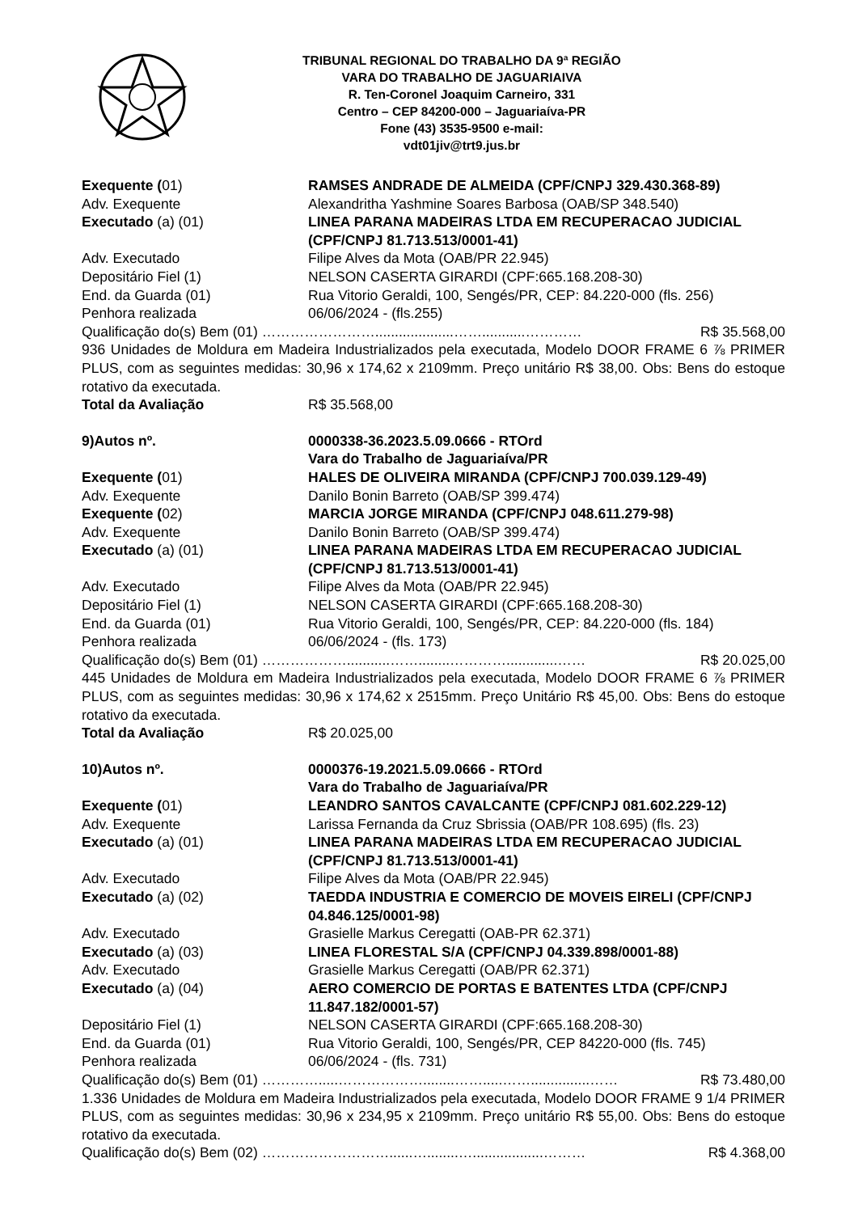TRIBUNAL REGIONAL DO TRABALHO DA 9ª REGIÃO
VARA DO TRABALHO DE JAGUARIAIVA
R. Ten-Coronel Joaquim Carneiro, 331
Centro – CEP 84200-000 – Jaguariaíva-PR
Fone (43) 3535-9500 e-mail:
vdt01jiv@trt9.jus.br
Exequente (01) RAMSES ANDRADE DE ALMEIDA (CPF/CNPJ 329.430.368-89)
Adv. Exequente Alexandritha Yashmine Soares Barbosa (OAB/SP 348.540)
Executado (a) (01) LINEA PARANA MADEIRAS LTDA EM RECUPERACAO JUDICIAL (CPF/CNPJ 81.713.513/0001-41)
Adv. Executado Filipe Alves da Mota (OAB/PR 22.945)
Depositário Fiel (1) NELSON CASERTA GIRARDI (CPF:665.168.208-30)
End. da Guarda (01) Rua Vitorio Geraldi, 100, Sengés/PR, CEP: 84.220-000 (fls. 256)
Penhora realizada 06/06/2024 - (fls.255)
Qualificação do(s) Bem (01) ……………………....................……...........………… R$ 35.568,00
936 Unidades de Moldura em Madeira Industrializados pela executada, Modelo DOOR FRAME 6 ⅞ PRIMER PLUS, com as seguintes medidas: 30,96 x 174,62 x 2109mm. Preço unitário R$ 38,00. Obs: Bens do estoque rotativo da executada.
Total da Avaliação R$ 35.568,00
9)Autos nº. 0000338-36.2023.5.09.0666 - RTOrd
Vara do Trabalho de Jaguariaíva/PR
Exequente (01) HALES DE OLIVEIRA MIRANDA (CPF/CNPJ 700.039.129-49)
Adv. Exequente Danilo Bonin Barreto (OAB/SP 399.474)
Exequente (02) MARCIA JORGE MIRANDA (CPF/CNPJ 048.611.279-98)
Adv. Exequente Danilo Bonin Barreto (OAB/SP 399.474)
Executado (a) (01) LINEA PARANA MADEIRAS LTDA EM RECUPERACAO JUDICIAL (CPF/CNPJ 81.713.513/0001-41)
Adv. Executado Filipe Alves da Mota (OAB/PR 22.945)
Depositário Fiel (1) NELSON CASERTA GIRARDI (CPF:665.168.208-30)
End. da Guarda (01) Rua Vitorio Geraldi, 100, Sengés/PR, CEP: 84.220-000 (fls. 184)
Penhora realizada 06/06/2024 - (fls. 173)
Qualificação do(s) Bem (01) ………………...........……........………….............…… R$ 20.025,00
445 Unidades de Moldura em Madeira Industrializados pela executada, Modelo DOOR FRAME 6 ⅞ PRIMER PLUS, com as seguintes medidas: 30,96 x 174,62 x 2515mm. Preço Unitário R$ 45,00. Obs: Bens do estoque rotativo da executada.
Total da Avaliação R$ 20.025,00
10)Autos nº. 0000376-19.2021.5.09.0666 - RTOrd
Vara do Trabalho de Jaguariaíva/PR
Exequente (01) LEANDRO SANTOS CAVALCANTE (CPF/CNPJ 081.602.229-12)
Adv. Exequente Larissa Fernanda da Cruz Sbrissia (OAB/PR 108.695) (fls. 23)
Executado (a) (01) LINEA PARANA MADEIRAS LTDA EM RECUPERACAO JUDICIAL (CPF/CNPJ 81.713.513/0001-41)
Adv. Executado Filipe Alves da Mota (OAB/PR 22.945)
Executado (a) (02) TAEDDA INDUSTRIA E COMERCIO DE MOVEIS EIRELI (CPF/CNPJ 04.846.125/0001-98)
Adv. Executado Grasielle Markus Ceregatti (OAB-PR 62.371)
Executado (a) (03) LINEA FLORESTAL S/A (CPF/CNPJ 04.339.898/0001-88)
Adv. Executado Grasielle Markus Ceregatti (OAB/PR 62.371)
Executado (a) (04) AERO COMERCIO DE PORTAS E BATENTES LTDA (CPF/CNPJ 11.847.182/0001-57)
Depositário Fiel (1) NELSON CASERTA GIRARDI (CPF:665.168.208-30)
End. da Guarda (01) Rua Vitorio Geraldi, 100, Sengés/PR, CEP 84220-000 (fls. 745)
Penhora realizada 06/06/2024 - (fls. 731)
Qualificação do(s) Bem (01) ………….....………………........…….....……...............…… R$ 73.480,00
1.336 Unidades de Moldura em Madeira Industrializados pela executada, Modelo DOOR FRAME 9 1/4 PRIMER PLUS, com as seguintes medidas: 30,96 x 234,95 x 2109mm. Preço unitário R$ 55,00. Obs: Bens do estoque rotativo da executada.
Qualificação do(s) Bem (02) ………………………......…........…..................……… R$ 4.368,00